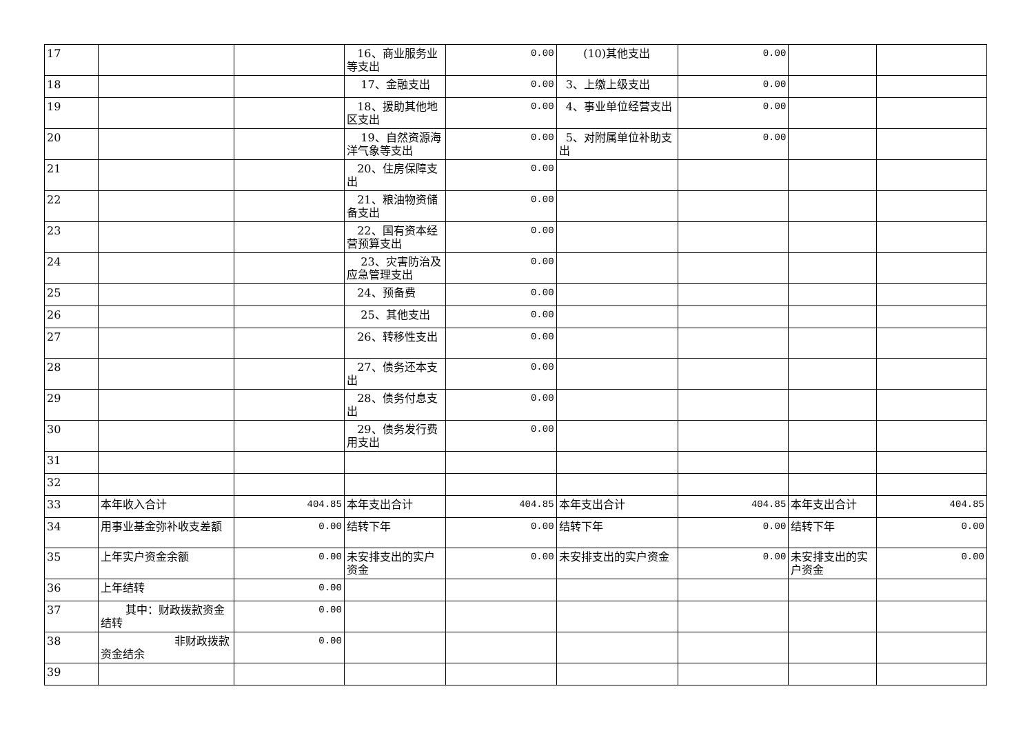| 17 | | | 16、商业服务业等支出 | 0.00 | (10)其他支出 | 0.00 | | |
| 18 | | | 17、金融支出 | 0.00 | 3、上缴上级支出 | 0.00 | | |
| 19 | | | 18、援助其他地区支出 | 0.00 | 4、事业单位经营支出 | 0.00 | | |
| 20 | | | 19、自然资源海洋气象等支出 | 0.00 | 5、对附属单位补助支出 | 0.00 | | |
| 21 | | | 20、住房保障支出 | 0.00 | | | | |
| 22 | | | 21、粮油物资储备支出 | 0.00 | | | | |
| 23 | | | 22、国有资本经营预算支出 | 0.00 | | | | |
| 24 | | | 23、灾害防治及应急管理支出 | 0.00 | | | | |
| 25 | | | 24、预备费 | 0.00 | | | | |
| 26 | | | 25、其他支出 | 0.00 | | | | |
| 27 | | | 26、转移性支出 | 0.00 | | | | |
| 28 | | | 27、债务还本支出 | 0.00 | | | | |
| 29 | | | 28、债务付息支出 | 0.00 | | | | |
| 30 | | | 29、债务发行费用支出 | 0.00 | | | | |
| 31 | | | | | | | | |
| 32 | | | | | | | | |
| 33 | 本年收入合计 | 404.85 | 本年支出合计 | 404.85 | 本年支出合计 | 404.85 | 本年支出合计 | 404.85 |
| 34 | 用事业基金弥补收支差额 | 0.00 | 结转下年 | 0.00 | 结转下年 | 0.00 | 结转下年 | 0.00 |
| 35 | 上年实户资金余额 | 0.00 | 未安排支出的实户资金 | 0.00 | 未安排支出的实户资金 | 0.00 | 未安排支出的实户资金 | 0.00 |
| 36 | 上年结转 | 0.00 | | | | | | |
| 37 | 其中：财政拨款资金结转 | 0.00 | | | | | | |
| 38 | 非财政拨款资金结余 | 0.00 | | | | | | |
| 39 | | | | | | | | |